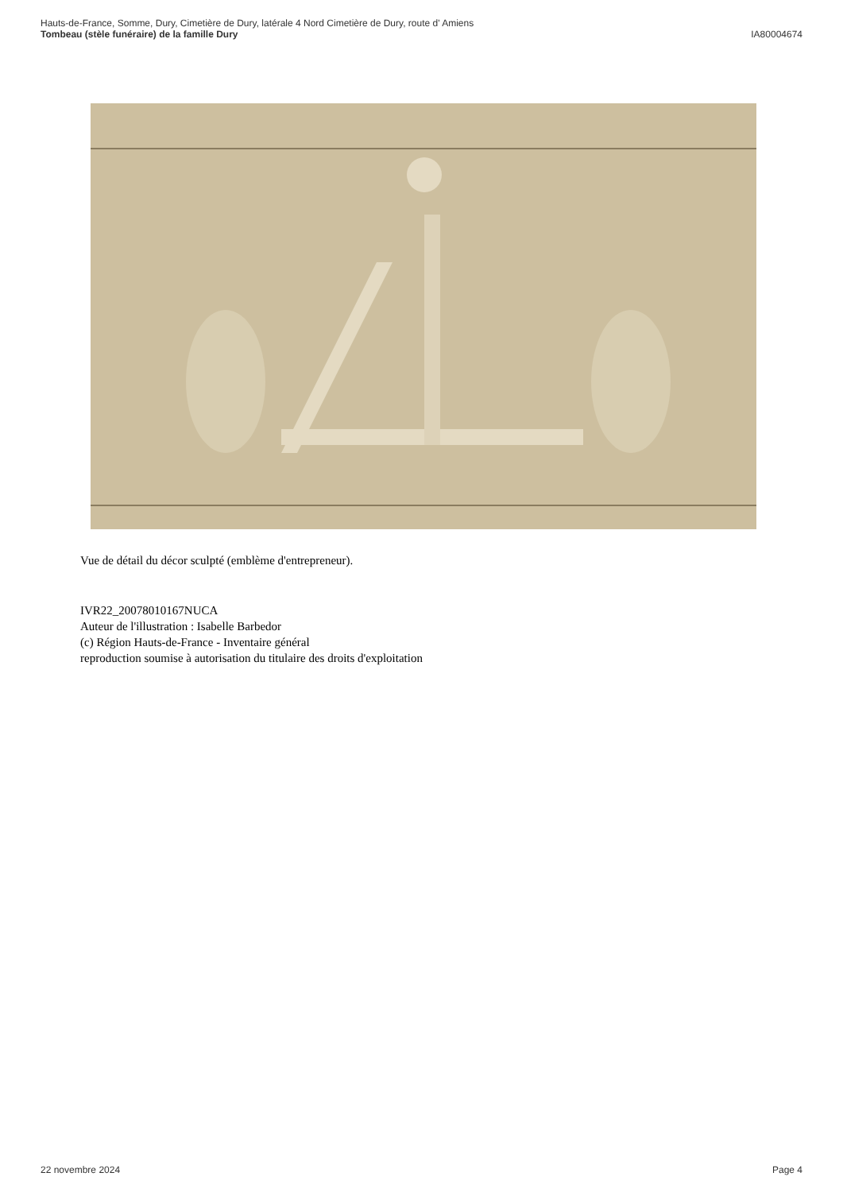Hauts-de-France, Somme, Dury, Cimetière de Dury, latérale 4 Nord Cimetière de Dury, route d' Amiens
Tombeau (stèle funéraire) de la famille Dury IA80004674
Vue de détail du décor sculpté (emblème d'entrepreneur).
IVR22_20078010167NUCA
Auteur de l'illustration : Isabelle Barbedor
(c) Région Hauts-de-France - Inventaire général
reproduction soumise à autorisation du titulaire des droits d'exploitation
22 novembre 2024 Page 4